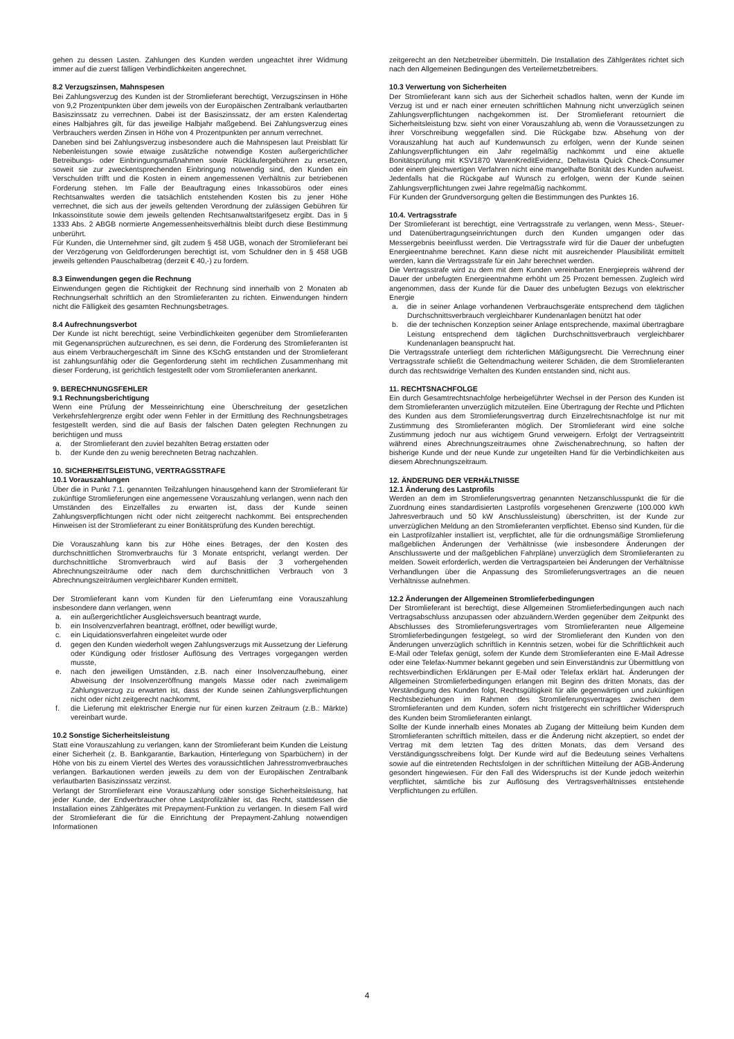gehen zu dessen Lasten. Zahlungen des Kunden werden ungeachtet ihrer Widmung immer auf die zuerst fälligen Verbindlichkeiten angerechnet.
8.2 Verzugszinsen, Mahnspesen
Bei Zahlungsverzug des Kunden ist der Stromlieferant berechtigt, Verzugszinsen in Höhe von 9,2 Prozentpunkten über dem jeweils von der Europäischen Zentralbank verlautbarten Basiszinssatz zu verrechnen. Dabei ist der Basiszinssatz, der am ersten Kalendertag eines Halbjahres gilt, für das jeweilige Halbjahr maßgebend. Bei Zahlungsverzug eines Verbrauchers werden Zinsen in Höhe von 4 Prozentpunkten per annum verrechnet.
Daneben sind bei Zahlungsverzug insbesondere auch die Mahnspesen laut Preisblatt für Nebenleistungen sowie etwaige zusätzliche notwendige Kosten außergerichtlicher Betreibungs- oder Einbringungsmaßnahmen sowie Rückläufergebühren zu ersetzen, soweit sie zur zweckentsprechenden Einbringung notwendig sind, den Kunden ein Verschulden trifft und die Kosten in einem angemessenen Verhältnis zur betriebenen Forderung stehen. Im Falle der Beauftragung eines Inkassobüros oder eines Rechtsanwaltes werden die tatsächlich entstehenden Kosten bis zu jener Höhe verrechnet, die sich aus der jeweils geltenden Verordnung der zulässigen Gebühren für Inkassoinstitute sowie dem jeweils geltenden Rechtsanwaltstarifgesetz ergibt. Das in § 1333 Abs. 2 ABGB normierte Angemessenheitsverhältnis bleibt durch diese Bestimmung unberührt.
Für Kunden, die Unternehmer sind, gilt zudem § 458 UGB, wonach der Stromlieferant bei der Verzögerung von Geldforderungen berechtigt ist, vom Schuldner den in § 458 UGB jeweils geltenden Pauschalbetrag (derzeit € 40,-) zu fordern.
8.3 Einwendungen gegen die Rechnung
Einwendungen gegen die Richtigkeit der Rechnung sind innerhalb von 2 Monaten ab Rechnungserhalt schriftlich an den Stromlieferanten zu richten. Einwendungen hindern nicht die Fälligkeit des gesamten Rechnungsbetrages.
8.4 Aufrechnungsverbot
Der Kunde ist nicht berechtigt, seine Verbindlichkeiten gegenüber dem Stromlieferanten mit Gegenansprüchen aufzurechnen, es sei denn, die Forderung des Stromlieferanten ist aus einem Verbrauchergeschäft im Sinne des KSchG entstanden und der Stromlieferant ist zahlungsunfähig oder die Gegenforderung steht im rechtlichen Zusammenhang mit dieser Forderung, ist gerichtlich festgestellt oder vom Stromlieferanten anerkannt.
9. BERECHNUNGSFEHLER
9.1 Rechnungsberichtigung
Wenn eine Prüfung der Messeinrichtung eine Überschreitung der gesetzlichen Verkehrsfehlergrenze ergibt oder wenn Fehler in der Ermittlung des Rechnungsbetrages festgestellt werden, sind die auf Basis der falschen Daten gelegten Rechnungen zu berichtigen und muss
a. der Stromlieferant den zuviel bezahlten Betrag erstatten oder
b. der Kunde den zu wenig berechneten Betrag nachzahlen.
10. SICHERHEITSLEISTUNG, VERTRAGSSTRAFE
10.1 Vorauszahlungen
Über die in Punkt 7.1. genannten Teilzahlungen hinausgehend kann der Stromlieferant für zukünftige Stromlieferungen eine angemessene Vorauszahlung verlangen, wenn nach den Umständen des Einzelfalles zu erwarten ist, dass der Kunde seinen Zahlungsverpflichtungen nicht oder nicht zeitgerecht nachkommt. Bei entsprechenden Hinweisen ist der Stromlieferant zu einer Bonitätsprüfung des Kunden berechtigt.
Die Vorauszahlung kann bis zur Höhe eines Betrages, der den Kosten des durchschnittlichen Stromverbrauchs für 3 Monate entspricht, verlangt werden. Der durchschnittliche Stromverbrauch wird auf Basis der 3 vorhergehenden Abrechnungszeiträume oder nach dem durchschnittlichen Verbrauch von 3 Abrechnungszeiträumen vergleichbarer Kunden ermittelt.
Der Stromlieferant kann vom Kunden für den Lieferumfang eine Vorauszahlung insbesondere dann verlangen, wenn
a. ein außergerichtlicher Ausgleichsversuch beantragt wurde,
b. ein Insolvenzverfahren beantragt, eröffnet, oder bewilligt wurde,
c. ein Liquidationsverfahren eingeleitet wurde oder
d. gegen den Kunden wiederholt wegen Zahlungsverzugs mit Aussetzung der Lieferung oder Kündigung oder fristloser Auflösung des Vertrages vorgegangen werden musste,
e. nach den jeweiligen Umständen, z.B. nach einer Insolvenzaufhebung, einer Abweisung der Insolvenzeröffnung mangels Masse oder nach zweimaligem Zahlungsverzug zu erwarten ist, dass der Kunde seinen Zahlungsverpflichtungen nicht oder nicht zeitgerecht nachkommt,
f. die Lieferung mit elektrischer Energie nur für einen kurzen Zeitraum (z.B.: Märkte) vereinbart wurde.
10.2 Sonstige Sicherheitsleistung
Statt eine Vorauszahlung zu verlangen, kann der Stromlieferant beim Kunden die Leistung einer Sicherheit (z. B. Bankgarantie, Barkaution, Hinterlegung von Sparbüchern) in der Höhe von bis zu einem Viertel des Wertes des voraussichtlichen Jahresstromverbrauches verlangen. Barkautionen werden jeweils zu dem von der Europäischen Zentralbank verlautbarten Basiszinssatz verzinst.
Verlangt der Stromlieferant eine Vorauszahlung oder sonstige Sicherheitsleistung, hat jeder Kunde, der Endverbraucher ohne Lastprofilzähler ist, das Recht, stattdessen die Installation eines Zählgerätes mit Prepayment-Funktion zu verlangen. In diesem Fall wird der Stromlieferant die für die Einrichtung der Prepayment-Zahlung notwendigen Informationen
zeitgerecht an den Netzbetreiber übermitteln. Die Installation des Zählgerätes richtet sich nach den Allgemeinen Bedingungen des Verteilernetzbetreibers.
10.3 Verwertung von Sicherheiten
Der Stromlieferant kann sich aus der Sicherheit schadlos halten, wenn der Kunde im Verzug ist und er nach einer erneuten schriftlichen Mahnung nicht unverzüglich seinen Zahlungsverpflichtungen nachgekommen ist. Der Stromlieferant retourniert die Sicherheitsleistung bzw. sieht von einer Vorauszahlung ab, wenn die Voraussetzungen zu ihrer Vorschreibung weggefallen sind. Die Rückgabe bzw. Absehung von der Vorauszahlung hat auch auf Kundenwunsch zu erfolgen, wenn der Kunde seinen Zahlungsverpflichtungen ein Jahr regelmäßig nachkommt und eine aktuelle Bonitätsprüfung mit KSV1870 WarenKreditEvidenz, Deltavista Quick Check-Consumer oder einem gleichwertigen Verfahren nicht eine mangelhafte Bonität des Kunden aufweist. Jedenfalls hat die Rückgabe auf Wunsch zu erfolgen, wenn der Kunde seinen Zahlungsverpflichtungen zwei Jahre regelmäßig nachkommt.
Für Kunden der Grundversorgung gelten die Bestimmungen des Punktes 16.
10.4. Vertragsstrafe
Der Stromlieferant ist berechtigt, eine Vertragsstrafe zu verlangen, wenn Mess-, Steuer- und Datenübertragungseinrichtungen durch den Kunden umgangen oder das Messergebnis beeinflusst werden. Die Vertragsstrafe wird für die Dauer der unbefugten Energieentnahme berechnet. Kann diese nicht mit ausreichender Plausibilität ermittelt werden, kann die Vertragsstrafe für ein Jahr berechnet werden.
Die Vertragsstrafe wird zu dem mit dem Kunden vereinbarten Energiepreis während der Dauer der unbefugten Energieentnahme erhöht um 25 Prozent bemessen. Zugleich wird angenommen, dass der Kunde für die Dauer des unbefugten Bezugs von elektrischer Energie
a. die in seiner Anlage vorhandenen Verbrauchsgeräte entsprechend dem täglichen Durchschnittsverbrauch vergleichbarer Kundenanlagen benützt hat oder
b. die der technischen Konzeption seiner Anlage entsprechende, maximal übertragbare Leistung entsprechend dem täglichen Durchschnittsverbrauch vergleichbarer Kundenanlagen beansprucht hat.
Die Vertragsstrafe unterliegt dem richterlichen Mäßigungsrecht. Die Verrechnung einer Vertragsstrafe schließt die Geltendmachung weiterer Schäden, die dem Stromlieferanten durch das rechtswidrige Verhalten des Kunden entstanden sind, nicht aus.
11. RECHTSNACHFOLGE
Ein durch Gesamtrechtsnachfolge herbeigeführter Wechsel in der Person des Kunden ist dem Stromlieferanten unverzüglich mitzuteilen. Eine Übertragung der Rechte und Pflichten des Kunden aus dem Stromlieferungsvertrag durch Einzelrechtsnachfolge ist nur mit Zustimmung des Stromlieferanten möglich. Der Stromlieferant wird eine solche Zustimmung jedoch nur aus wichtigem Grund verweigern. Erfolgt der Vertragseintritt während eines Abrechnungszeitraumes ohne Zwischenabrechnung, so haften der bisherige Kunde und der neue Kunde zur ungeteilten Hand für die Verbindlichkeiten aus diesem Abrechnungszeitraum.
12. ÄNDERUNG DER VERHÄLTNISSE
12.1 Änderung des Lastprofils
Werden an dem im Stromlieferungsvertrag genannten Netzanschlusspunkt die für die Zuordnung eines standardisierten Lastprofils vorgesehenen Grenzwerte (100.000 kWh Jahresverbrauch und 50 kW Anschlussleistung) überschritten, ist der Kunde zur unverzüglichen Meldung an den Stromlieferanten verpflichtet. Ebenso sind Kunden, für die ein Lastprofilzahler installiert ist, verpflichtet, alle für die ordnungsmäßige Stromlieferung maßgeblichen Änderungen der Verhältnisse (wie insbesondere Änderungen der Anschlusswerte und der maßgeblichen Fahrpläne) unverzüglich dem Stromlieferanten zu melden. Soweit erforderlich, werden die Vertragsparteien bei Änderungen der Verhältnisse Verhandlungen über die Anpassung des Stromlieferungsvertrages an die neuen Verhältnisse aufnehmen.
12.2 Änderungen der Allgemeinen Stromlieferbedingungen
Der Stromlieferant ist berechtigt, diese Allgemeinen Stromlieferbedingungen auch nach Vertragsabschluss anzupassen oder abzuändern.Werden gegenüber dem Zeitpunkt des Abschlusses des Stromlieferungsvertrages vom Stromlieferanten neue Allgemeine Stromlieferbedingungen festgelegt, so wird der Stromlieferant den Kunden von den Änderungen unverzüglich schriftlich in Kenntnis setzen, wobei für die Schriftlichkeit auch E-Mail oder Telefax genügt, sofern der Kunde dem Stromlieferanten eine E-Mail Adresse oder eine Telefax-Nummer bekannt gegeben und sein Einverständnis zur Übermittlung von rechtsverbindlichen Erklärungen per E-Mail oder Telefax erklärt hat. Änderungen der Allgemeinen Stromlieferbedingungen erlangen mit Beginn des dritten Monats, das der Verständigung des Kunden folgt, Rechtsgültigkeit für alle gegenwärtigen und zukünftigen Rechtsbeziehungen im Rahmen des Stromlieferungsvertrages zwischen dem Stromlieferanten und dem Kunden, sofern nicht fristgerecht ein schriftlicher Widerspruch des Kunden beim Stromlieferanten einlangt.
Sollte der Kunde innerhalb eines Monates ab Zugang der Mitteilung beim Kunden dem Stromlieferanten schriftlich mitteilen, dass er die Änderung nicht akzeptiert, so endet der Vertrag mit dem letzten Tag des dritten Monats, das dem Versand des Verständigungsschreibens folgt. Der Kunde wird auf die Bedeutung seines Verhaltens sowie auf die eintretenden Rechtsfolgen in der schriftlichen Mitteilung der AGB-Änderung gesondert hingewiesen. Für den Fall des Widerspruchs ist der Kunde jedoch weiterhin verpflichtet, sämtliche bis zur Auflösung des Vertragsverhältnisses entstehende Verpflichtungen zu erfüllen.
4